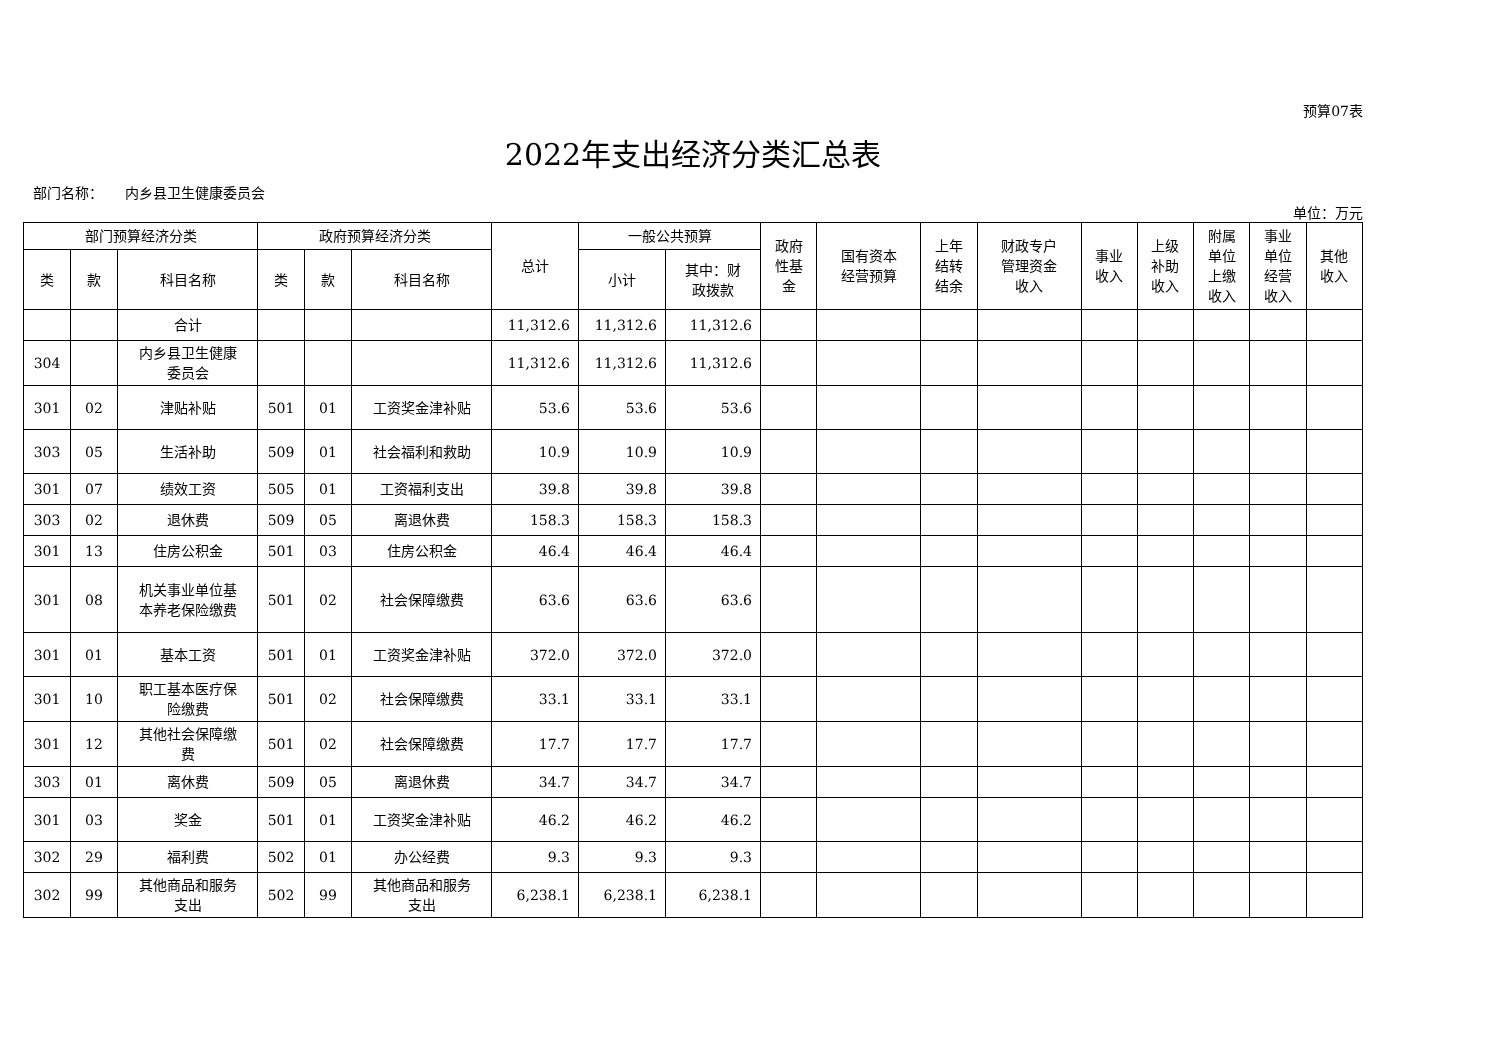预算07表
2022年支出经济分类汇总表
部门名称： 内乡县卫生健康委员会
单位：万元
| 部门预算经济分类 | | | 政府预算经济分类 | | | 总计 | 一般公共预算 | | 政府 性基 金 | 国有资本 经营预算 | 上年 结转 结余 | 财政专户 管理资金 收入 | 事业 收入 | 上级 补助 收入 | 附属 单位 上缴 收入 | 事业 单位 经营 收入 | 其他 收入 |
| --- | --- | --- | --- | --- | --- | --- | --- | --- | --- | --- | --- | --- | --- | --- | --- | --- | --- |
| 类 | 款 | 科目名称 | 类 | 款 | 科目名称 | | 小计 | 其中：财 政拨款 | | | | | | | | | |
| | | 合计 | | | | 11,312.6 | 11,312.6 | 11,312.6 | | | | | | | | | |
| 304 | | 内乡县卫生健康 委员会 | | | | 11,312.6 | 11,312.6 | 11,312.6 | | | | | | | | | |
| 301 | 02 | 津贴补贴 | 501 | 01 | 工资奖金津补贴 | 53.6 | 53.6 | 53.6 | | | | | | | | | |
| 303 | 05 | 生活补助 | 509 | 01 | 社会福利和救助 | 10.9 | 10.9 | 10.9 | | | | | | | | | |
| 301 | 07 | 绩效工资 | 505 | 01 | 工资福利支出 | 39.8 | 39.8 | 39.8 | | | | | | | | | |
| 303 | 02 | 退休费 | 509 | 05 | 离退休费 | 158.3 | 158.3 | 158.3 | | | | | | | | | |
| 301 | 13 | 住房公积金 | 501 | 03 | 住房公积金 | 46.4 | 46.4 | 46.4 | | | | | | | | | |
| 301 | 08 | 机关事业单位基 本养老保险缴费 | 501 | 02 | 社会保障缴费 | 63.6 | 63.6 | 63.6 | | | | | | | | | |
| 301 | 01 | 基本工资 | 501 | 01 | 工资奖金津补贴 | 372.0 | 372.0 | 372.0 | | | | | | | | | |
| 301 | 10 | 职工基本医疗保 险缴费 | 501 | 02 | 社会保障缴费 | 33.1 | 33.1 | 33.1 | | | | | | | | | |
| 301 | 12 | 其他社会保障缴 费 | 501 | 02 | 社会保障缴费 | 17.7 | 17.7 | 17.7 | | | | | | | | | |
| 303 | 01 | 离休费 | 509 | 05 | 离退休费 | 34.7 | 34.7 | 34.7 | | | | | | | | | |
| 301 | 03 | 奖金 | 501 | 01 | 工资奖金津补贴 | 46.2 | 46.2 | 46.2 | | | | | | | | | |
| 302 | 29 | 福利费 | 502 | 01 | 办公经费 | 9.3 | 9.3 | 9.3 | | | | | | | | | |
| 302 | 99 | 其他商品和服务 支出 | 502 | 99 | 其他商品和服务 支出 | 6,238.1 | 6,238.1 | 6,238.1 | | | | | | | | | |